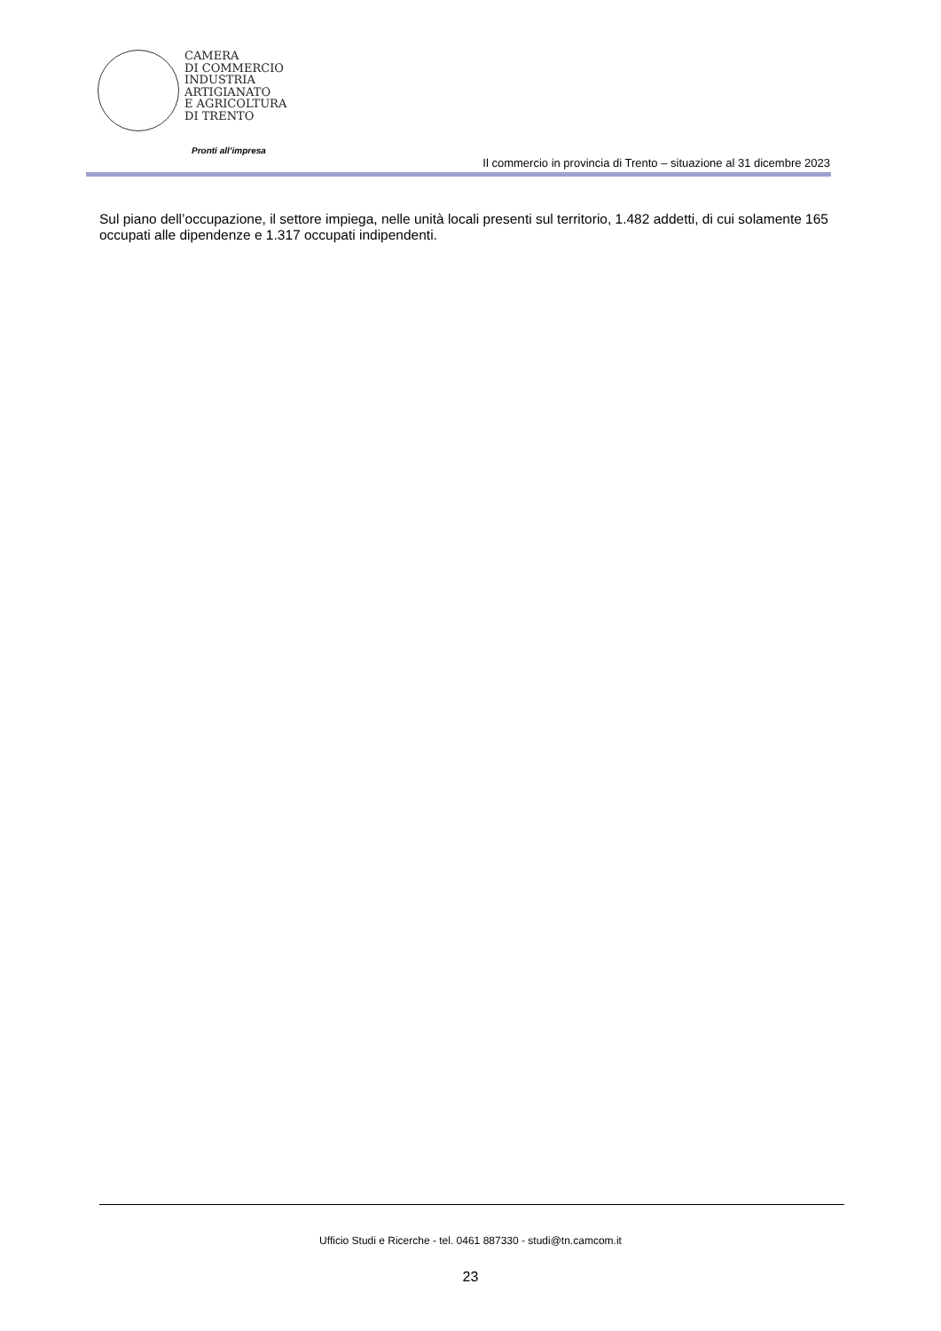CAMERA
DI COMMERCIO
INDUSTRIA
ARTIGIANATO
E AGRICOLTURA
DI TRENTO
Pronti all’impresa
Il commercio in provincia di Trento – situazione al 31 dicembre 2023
Sul piano dell’occupazione, il settore impiega, nelle unità locali presenti sul territorio, 1.482 addetti, di cui solamente 165 occupati alle dipendenze e 1.317 occupati indipendenti.
Ufficio Studi e Ricerche - tel. 0461 887330 - studi@tn.camcom.it
23